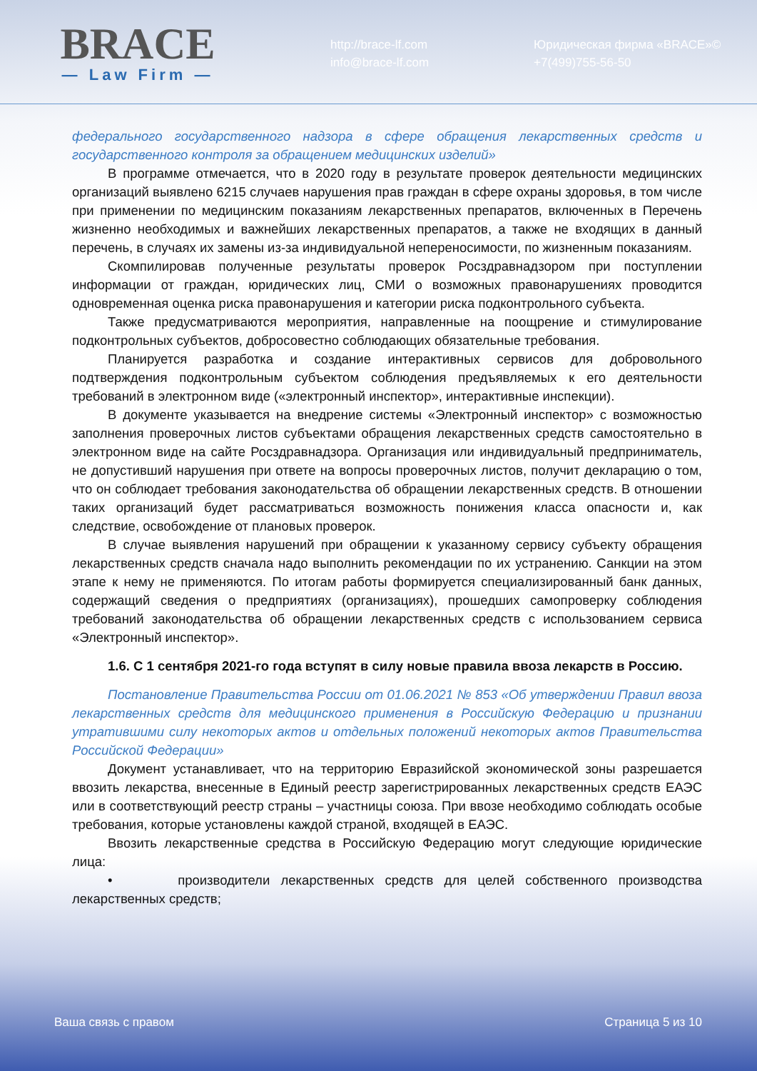BRACE
— Law Firm —
http://brace-lf.com
info@brace-lf.com
Юридическая фирма «BRACE»©
+7(499)755-56-50
федерального государственного надзора в сфере обращения лекарственных средств и государственного контроля за обращением медицинских изделий»
В программе отмечается, что в 2020 году в результате проверок деятельности медицинских организаций выявлено 6215 случаев нарушения прав граждан в сфере охраны здоровья, в том числе при применении по медицинским показаниям лекарственных препаратов, включенных в Перечень жизненно необходимых и важнейших лекарственных препаратов, а также не входящих в данный перечень, в случаях их замены из-за индивидуальной непереносимости, по жизненным показаниям.
Скомпилировав полученные результаты проверок Росздравнадзором при поступлении информации от граждан, юридических лиц, СМИ о возможных правонарушениях проводится одновременная оценка риска правонарушения и категории риска подконтрольного субъекта.
Также предусматриваются мероприятия, направленные на поощрение и стимулирование подконтрольных субъектов, добросовестно соблюдающих обязательные требования.
Планируется разработка и создание интерактивных сервисов для добровольного подтверждения подконтрольным субъектом соблюдения предъявляемых к его деятельности требований в электронном виде («электронный инспектор», интерактивные инспекции).
В документе указывается на внедрение системы «Электронный инспектор» с возможностью заполнения проверочных листов субъектами обращения лекарственных средств самостоятельно в электронном виде на сайте Росздравнадзора. Организация или индивидуальный предприниматель, не допустивший нарушения при ответе на вопросы проверочных листов, получит декларацию о том, что он соблюдает требования законодательства об обращении лекарственных средств. В отношении таких организаций будет рассматриваться возможность понижения класса опасности и, как следствие, освобождение от плановых проверок.
В случае выявления нарушений при обращении к указанному сервису субъекту обращения лекарственных средств сначала надо выполнить рекомендации по их устранению. Санкции на этом этапе к нему не применяются. По итогам работы формируется специализированный банк данных, содержащий сведения о предприятиях (организациях), прошедших самопроверку соблюдения требований законодательства об обращении лекарственных средств с использованием сервиса «Электронный инспектор».
1.6. С 1 сентября 2021-го года вступят в силу новые правила ввоза лекарств в Россию.
Постановление Правительства России от 01.06.2021 № 853 «Об утверждении Правил ввоза лекарственных средств для медицинского применения в Российскую Федерацию и признании утратившими силу некоторых актов и отдельных положений некоторых актов Правительства Российской Федерации»
Документ устанавливает, что на территорию Евразийской экономической зоны разрешается ввозить лекарства, внесенные в Единый реестр зарегистрированных лекарственных средств ЕАЭС или в соответствующий реестр страны – участницы союза. При ввозе необходимо соблюдать особые требования, которые установлены каждой страной, входящей в ЕАЭС.
Ввозить лекарственные средства в Российскую Федерацию могут следующие юридические лица:
• производители лекарственных средств для целей собственного производства лекарственных средств;
Ваша связь с правом Страница 5 из 10